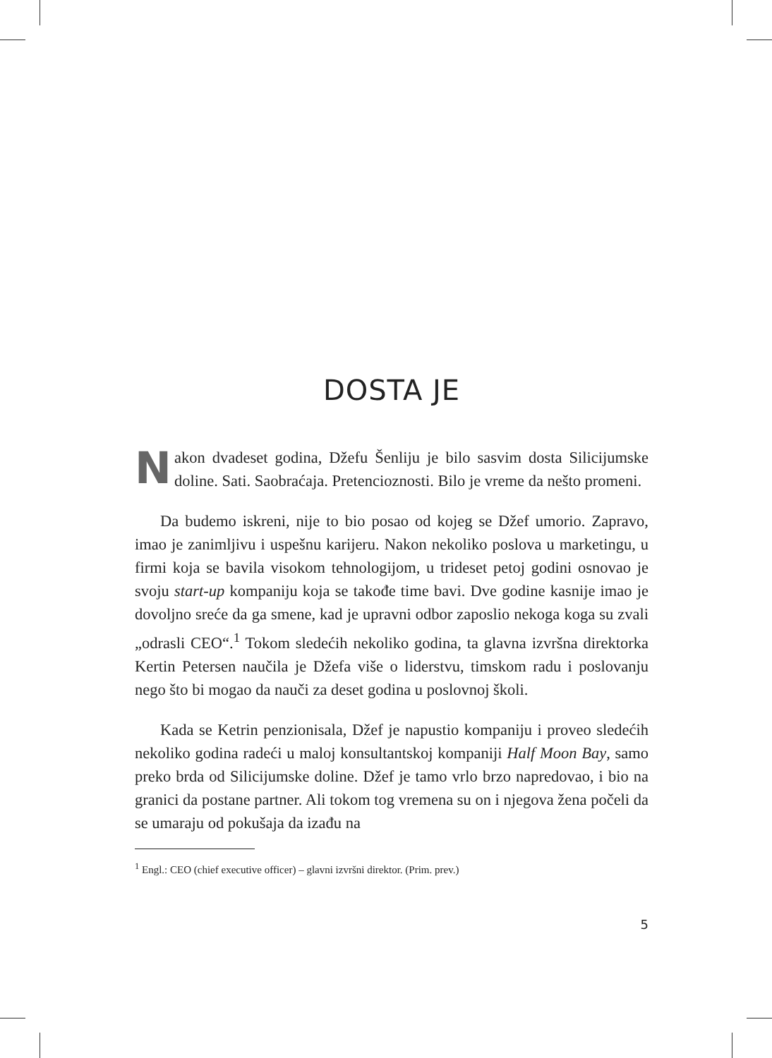DOSTA JE
Nakon dvadeset godina, Džefu Šenliju je bilo sasvim dosta Silicijumske doline. Sati. Saobraćaja. Pretencioznosti. Bilo je vreme da nešto promeni.
Da budemo iskreni, nije to bio posao od kojeg se Džef umorio. Zapravo, imao je zanimljivu i uspešnu karijeru. Nakon nekoliko poslova u marketingu, u firmi koja se bavila visokom tehnologijom, u trideset petoj godini osnovao je svoju start-up kompaniju koja se takođe time bavi. Dve godine kasnije imao je dovoljno sreće da ga smene, kad je upravni odbor zaposlio nekoga koga su zvali „odrasli CEO“.<sup>1</sup> Tokom sledećih nekoliko godina, ta glavna izvršna direktorka Kertin Petersen naučila je Džefa više o liderstvu, timskom radu i poslovanju nego što bi mogao da nauči za deset godina u poslovnoj školi.
Kada se Ketrin penzionisala, Džef je napustio kompaniju i proveo sledećih nekoliko godina radeći u maloj konsultantskoj kompaniji Half Moon Bay, samo preko brda od Silicijumske doline. Džef je tamo vrlo brzo napredovao, i bio na granici da postane partner. Ali tokom tog vremena su on i njegova žena počeli da se umaraju od pokušaja da izađu na
<sup>1</sup> Engl.: CEO (chief executive officer) – glavni izvršni direktor. (Prim. prev.)
5